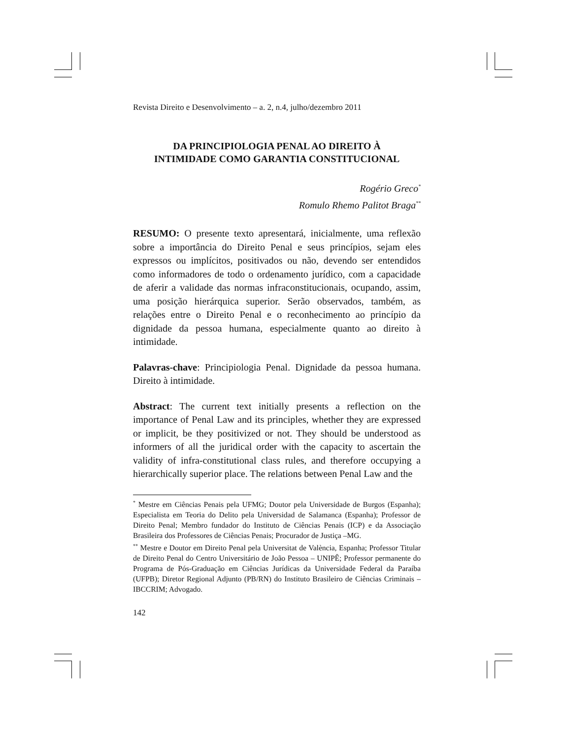Revista Direito e Desenvolvimento – a. 2, n.4, julho/dezembro 2011
DA PRINCIPIOLOGIA PENAL AO DIREITO À
INTIMIDADE COMO GARANTIA CONSTITUCIONAL
Rogério Greco<sup>*</sup>
Romulo Rhemo Palitot Braga<sup>**</sup>
RESUMO: O presente texto apresentará, inicialmente, uma reflexão sobre a importância do Direito Penal e seus princípios, sejam eles expressos ou implícitos, positivados ou não, devendo ser entendidos como informadores de todo o ordenamento jurídico, com a capacidade de aferir a validade das normas infraconstitucionais, ocupando, assim, uma posição hierárquica superior. Serão observados, também, as relações entre o Direito Penal e o reconhecimento ao princípio da dignidade da pessoa humana, especialmente quanto ao direito à intimidade.
Palavras-chave: Principiologia Penal. Dignidade da pessoa humana. Direito à intimidade.
Abstract: The current text initially presents a reflection on the importance of Penal Law and its principles, whether they are expressed or implicit, be they positivized or not. They should be understood as informers of all the juridical order with the capacity to ascertain the validity of infra-constitutional class rules, and therefore occupying a hierarchically superior place. The relations between Penal Law and the
<sup>*</sup> Mestre em Ciências Penais pela UFMG; Doutor pela Universidade de Burgos (Espanha); Especialista em Teoria do Delito pela Universidad de Salamanca (Espanha); Professor de Direito Penal; Membro fundador do Instituto de Ciências Penais (ICP) e da Associação Brasileira dos Professores de Ciências Penais; Procurador de Justiça –MG.
<sup>**</sup> Mestre e Doutor em Direito Penal pela Universitat de València, Espanha; Professor Titular de Direito Penal do Centro Universitário de João Pessoa – UNIPÊ; Professor permanente do Programa de Pós-Graduação em Ciências Jurídicas da Universidade Federal da Paraíba (UFPB); Diretor Regional Adjunto (PB/RN) do Instituto Brasileiro de Ciências Criminais – IBCCRIM; Advogado.
142